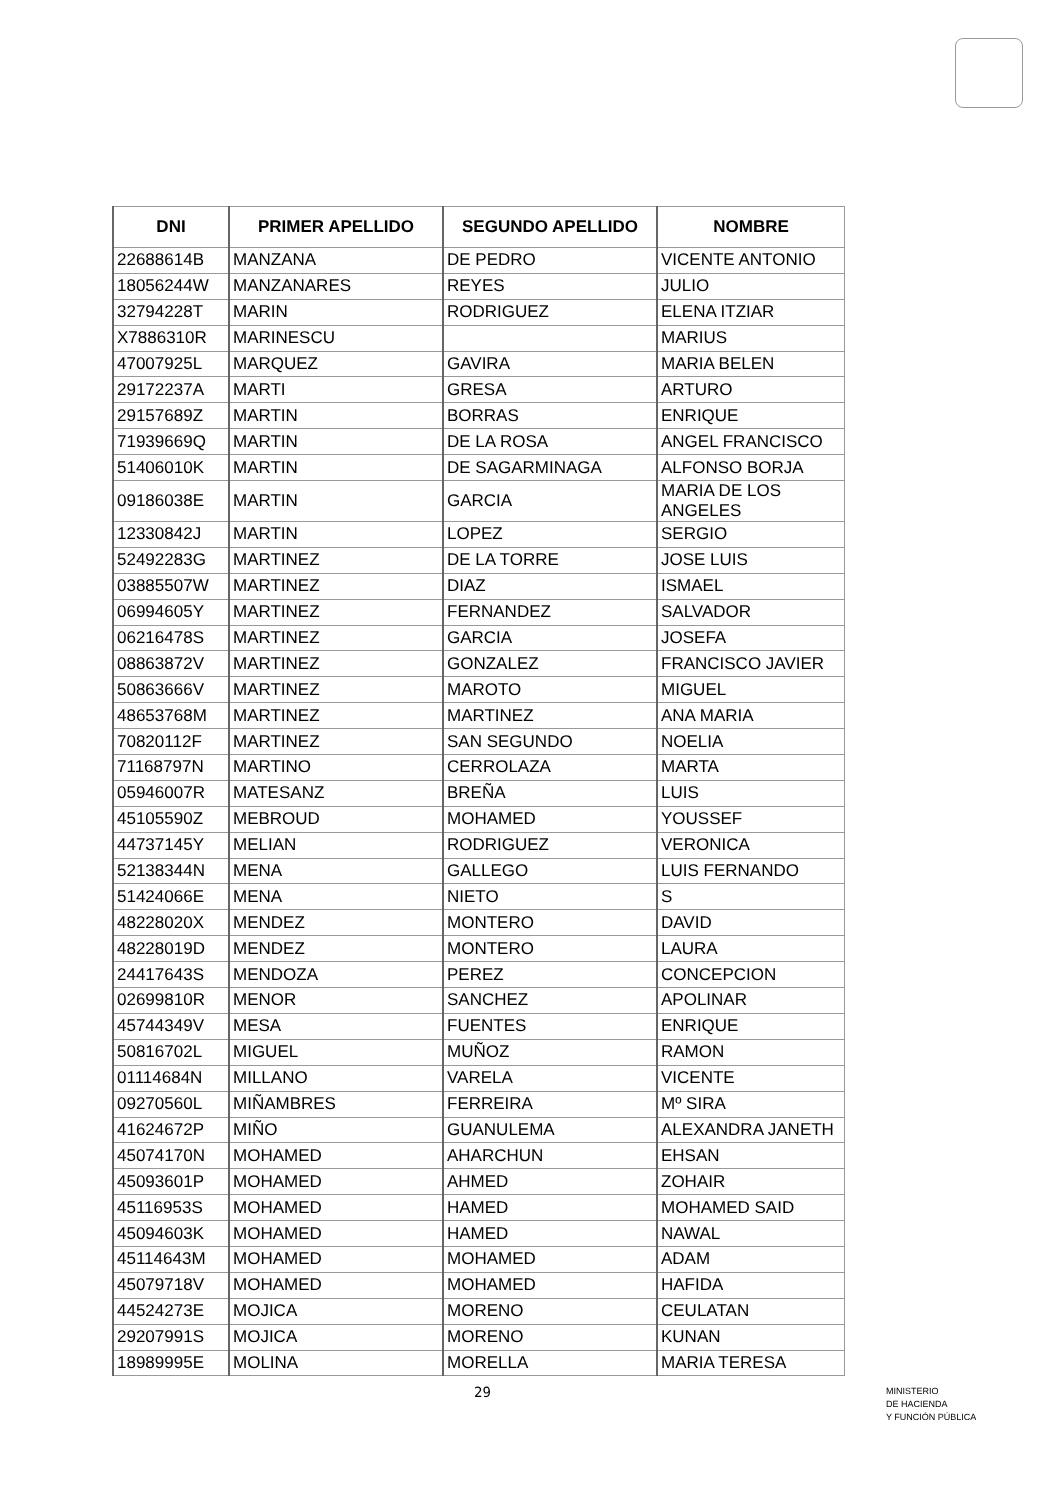| DNI | PRIMER APELLIDO | SEGUNDO APELLIDO | NOMBRE |
| --- | --- | --- | --- |
| 22688614B | MANZANA | DE PEDRO | VICENTE ANTONIO |
| 18056244W | MANZANARES | REYES | JULIO |
| 32794228T | MARIN | RODRIGUEZ | ELENA ITZIAR |
| X7886310R | MARINESCU | | MARIUS |
| 47007925L | MARQUEZ | GAVIRA | MARIA BELEN |
| 29172237A | MARTI | GRESA | ARTURO |
| 29157689Z | MARTIN | BORRAS | ENRIQUE |
| 71939669Q | MARTIN | DE LA ROSA | ANGEL FRANCISCO |
| 51406010K | MARTIN | DE SAGARMINAGA | ALFONSO BORJA |
| 09186038E | MARTIN | GARCIA | MARIA DE LOS ANGELES |
| 12330842J | MARTIN | LOPEZ | SERGIO |
| 52492283G | MARTINEZ | DE LA TORRE | JOSE LUIS |
| 03885507W | MARTINEZ | DIAZ | ISMAEL |
| 06994605Y | MARTINEZ | FERNANDEZ | SALVADOR |
| 06216478S | MARTINEZ | GARCIA | JOSEFA |
| 08863872V | MARTINEZ | GONZALEZ | FRANCISCO JAVIER |
| 50863666V | MARTINEZ | MAROTO | MIGUEL |
| 48653768M | MARTINEZ | MARTINEZ | ANA MARIA |
| 70820112F | MARTINEZ | SAN SEGUNDO | NOELIA |
| 71168797N | MARTINO | CERROLAZA | MARTA |
| 05946007R | MATESANZ | BREÑA | LUIS |
| 45105590Z | MEBROUD | MOHAMED | YOUSSEF |
| 44737145Y | MELIAN | RODRIGUEZ | VERONICA |
| 52138344N | MENA | GALLEGO | LUIS FERNANDO |
| 51424066E | MENA | NIETO | S |
| 48228020X | MENDEZ | MONTERO | DAVID |
| 48228019D | MENDEZ | MONTERO | LAURA |
| 24417643S | MENDOZA | PEREZ | CONCEPCION |
| 02699810R | MENOR | SANCHEZ | APOLINAR |
| 45744349V | MESA | FUENTES | ENRIQUE |
| 50816702L | MIGUEL | MUÑOZ | RAMON |
| 01114684N | MILLANO | VARELA | VICENTE |
| 09270560L | MIÑAMBRES | FERREIRA | Mº SIRA |
| 41624672P | MIÑO | GUANULEMA | ALEXANDRA JANETH |
| 45074170N | MOHAMED | AHARCHUN | EHSAN |
| 45093601P | MOHAMED | AHMED | ZOHAIR |
| 45116953S | MOHAMED | HAMED | MOHAMED SAID |
| 45094603K | MOHAMED | HAMED | NAWAL |
| 45114643M | MOHAMED | MOHAMED | ADAM |
| 45079718V | MOHAMED | MOHAMED | HAFIDA |
| 44524273E | MOJICA | MORENO | CEULATAN |
| 29207991S | MOJICA | MORENO | KUNAN |
| 18989995E | MOLINA | MORELLA | MARIA TERESA |
29
MINISTERIO
DE HACIENDA
Y FUNCIÓN PÚBLICA